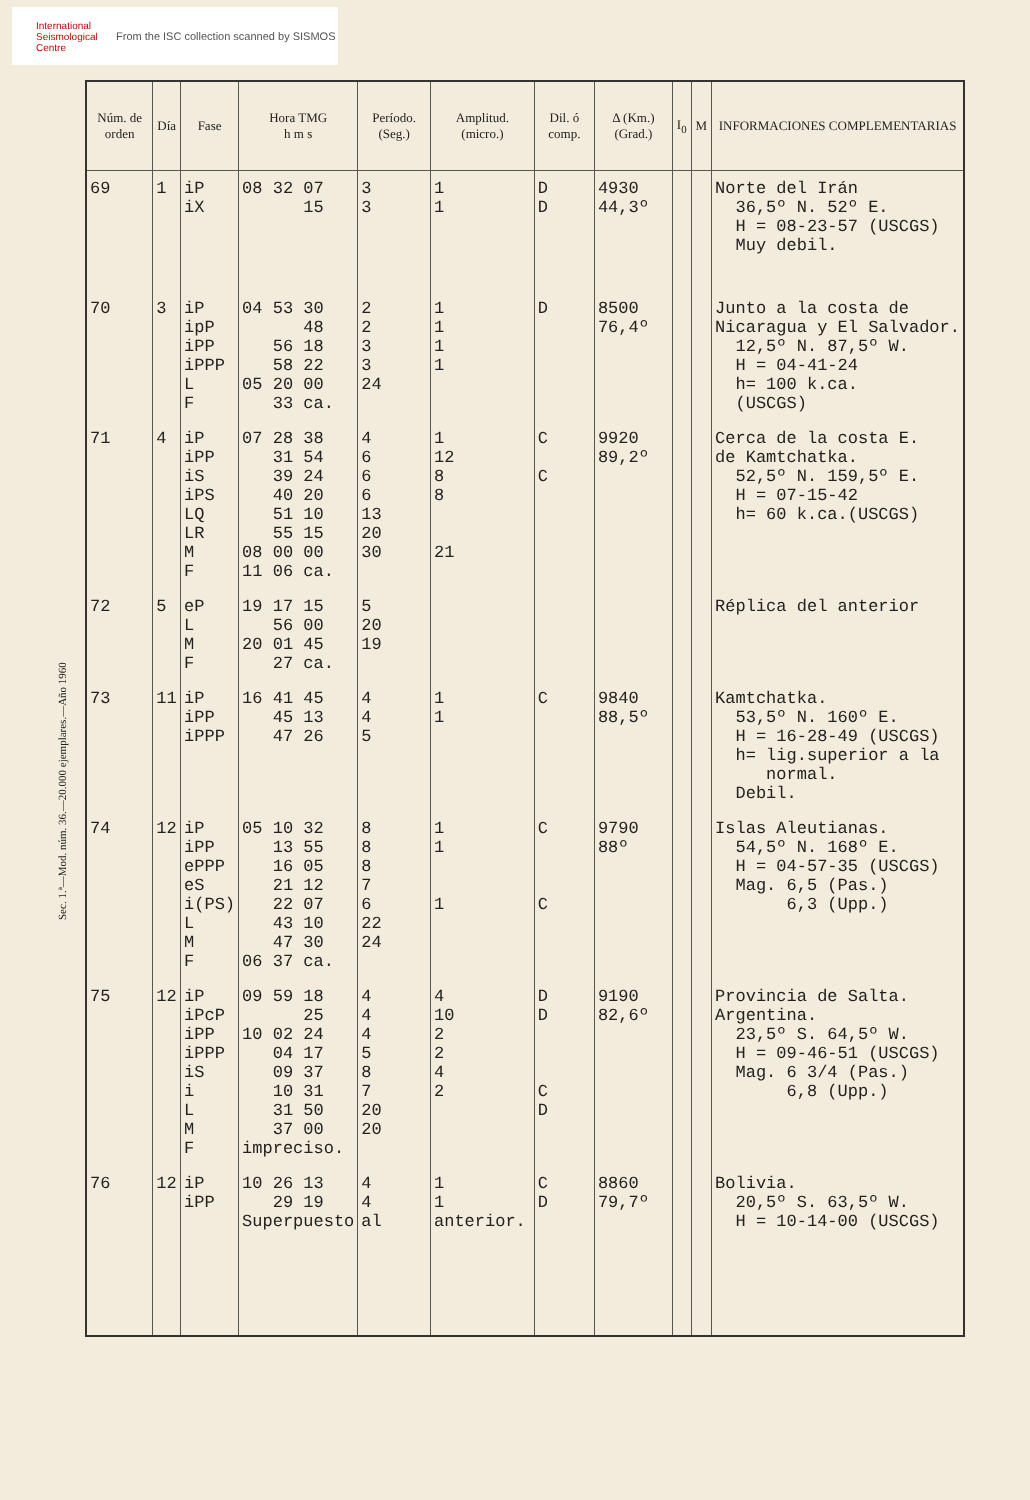International Seismological Centre
From the ISC collection scanned by SISMOS
| Núm. de orden | Día | Fase | Hora TMG h m s | Período. (Seg.) | Amplitud. (micro.) | Dil. ó comp. | Δ (Km.) (Grad.) | I<sub>0</sub> | M | INFORMACIONES COMPLEMENTARIAS |
| --- | --- | --- | --- | --- | --- | --- | --- | --- | --- | --- |
| 69 | 1 | iP iX | 08 32 07 15 | 3 3 | 1 1 | D D | 4930 44,3º | | | Norte del Irán 36,5º N. 52º E. H = 08-23-57 (USCGS) Muy debil. |
| 70 | 3 | iP ipP iPP iPPP L F | 04 53 30 48 56 18 58 22 05 20 00 33 ca. | 2 2 3 3 24 | 1 1 1 1 | D | 8500 76,4º | | | Junto a la costa de Nicaragua y El Salvador. 12,5º N. 87,5º W. H = 04-41-24 h= 100 k.ca. (USCGS) |
| 71 | 4 | iP iPP iS iPS LQ LR M F | 07 28 38 31 54 39 24 40 20 51 10 55 15 08 00 00 11 06 ca. | 4 6 6 6 13 20 30 | 1 12 8 8 21 | C C | 9920 89,2º | | | Cerca de la costa E. de Kamtchatka. 52,5º N. 159,5º E. H = 07-15-42 h= 60 k.ca.(USCGS) |
| 72 | 5 | eP L M F | 19 17 15 56 00 20 01 45 27 ca. | 5 20 19 | | | | | | Réplica del anterior |
| 73 | 11 | iP iPP iPPP | 16 41 45 45 13 47 26 | 4 4 5 | 1 1 | C | 9840 88,5º | | | Kamtchatka. 53,5º N. 160º E. H = 16-28-49 (USCGS) h= lig.superior a la normal. Debil. |
| 74 | 12 | iP iPP ePPP eS i(PS) L M F | 05 10 32 13 55 16 05 21 12 22 07 43 10 47 30 06 37 ca. | 8 8 8 7 6 22 24 | 1 1 1 | C C | 9790 88º | | | Islas Aleutianas. 54,5º N. 168º E. H = 04-57-35 (USCGS) Mag. 6,5 (Pas.) 6,3 (Upp.) |
| 75 | 12 | iP iPcP iPP iPPP iS i L M F | 09 59 18 25 10 02 24 04 17 09 37 10 31 31 50 37 00 impreciso. | 4 4 4 5 8 7 20 20 | 4 10 2 2 4 2 | D D C D | 9190 82,6º | | | Provincia de Salta. Argentina. 23,5º S. 64,5º W. H = 09-46-51 (USCGS) Mag. 6 3/4 (Pas.) 6,8 (Upp.) |
| 76 | 12 | iP iPP | 10 26 13 29 19 Superpuesto | 4 4 al | 1 1 anterior. | C D | 8860 79,7º | | | Bolivia. 20,5º S. 63,5º W. H = 10-14-00 (USCGS) |
Sec. 1.ª—Mod. núm. 36.—20.000 ejemplares.—Año 1960